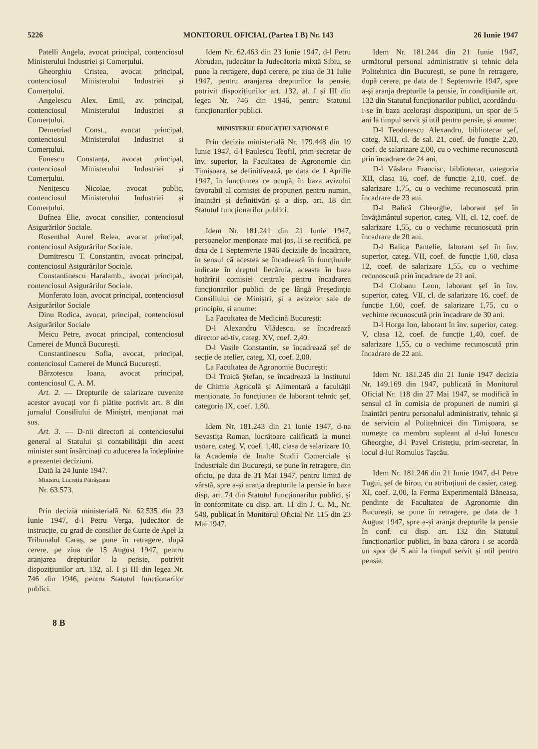5226 MONITORUL OFICIAL (Partea I B) Nr. 143 26 Iunie 1947
Patelli Angela, avocat principal, contenciosul Ministerului Industriei și Comerțului.
Gheorghiu Cristea, avocat principal, contenciosul Ministerului Industriei și Comerțului.
Angelescu Alex. Emil, av. principal, contenciosul Ministerului Industriei și Comerțului.
Demetriad Const., avocat principal, contenciosul Ministerului Industriei și Comerțului.
Fonescu Constanța, avocat principal, contenciosul Ministerului Industriei și Comerțului.
Nenițescu Nicolae, avocat public, contenciosul Ministerului Industriei și Comerțului.
Bufnea Elie, avocat consilier, contenciosul Asigurărilor Sociale.
Rosenthal Aurel Relea, avocat principal, contenciosul Asigurărilor Sociale.
Dumitrescu T. Constantin, avocat principal, contenciosul Asigurărilor Sociale.
Constantinescu Haralamb., avocat principal, contenciosul Asigurărilor Sociale.
Monferato Ioan, avocat principal, contenciosul Asigurărilor Sociale
Dinu Rodica, avocat, principal, contenciosul Asigurărilor Sociale
Meicu Petre, avocat principal, contenciosul Camerei de Muncă București.
Constantinescu Sofia, avocat, principal, contenciosul Camerei de Muncă București.
Bârzotescu Ioana, avocat principal, contenciosul C. A. M.
Art. 2. — Drepturile de salarizare cuvenite acestor avocați vor fi plătite potrivit art. 8 din jurnalul Consiliului de Miniștri, menționat mai sus.
Art. 3. — D-nii directori ai contenciosului general al Statului și contabilității din acest minister sunt însărcinați cu aducerea la îndeplinire a prezentei deciziuni.
Dată la 24 Iunie 1947.
Ministru, Lucrețiu Pătrășcanu
Nr. 63.573.
Prin decizia ministerială Nr. 62.535 din 23 Iunie 1947, d-l Petru Verga, judecător de instrucție, cu grad de consilier de Curte de Apel la Tribunalul Caraș, se pune în retragere, după cerere, pe ziua de 15 August 1947, pentru aranjarea drepturilor la pensie, potrivit dispozițiunilor art. 132, al. I și III din legea Nr. 746 din 1946, pentru Statutul funcționarilor publici.
Idem Nr. 62.463 din 23 Iunie 1947, d-l Petru Abrudan, judecător la Judecătoria mixtă Sibiu, se pune la retragere, după cerere, pe ziua de 31 Iulie 1947, pentru aranjarea drepturilor la pensie, potrivit dispozițiunilor art. 132, al. I și III din legea Nr. 746 din 1946, pentru Statutul funcționarilor publici.
MINISTERUL EDUCAȚIEI NAȚIONALE
Prin decizia ministerială Nr. 179.448 din 19 Iunie 1947, d-l Paulescu Teofil, prim-secretar de înv. superior, la Facultatea de Agronomie din Timișoara, se definitivează, pe data de 1 Aprilie 1947, în funcțiunea ce ocupă, în baza avizului favorabil al comisiei de propuneri pentru numiri, înaintări și definitivări și a disp. art. 18 din Statutul funcționarilor publici.
Idem Nr. 181.241 din 21 Iunie 1947, persoanelor menționate mai jos, li se rectifică, pe data de 1 Septemvrie 1946 deciziile de încadrare, în sensul că acestea se încadrează în funcțiunile indicate în dreptul fiecăruia, aceasta în baza hotărîrii comisiei centrale pentru încadrarea funcționarilor publici de pe lângă Președinția Consiliului de Miniștri, și a avizelor sale de principiu, și anume:
La Facultatea de Medicină București:
D-l Alexandru Vlădescu, se încadrează director ad-tiv, categ. XV, coef. 2,40.
D-l Vasile Constantin, se încadrează șef de secție de atelier, categ. XI, coef. 2,00.
La Facultatea de Agronomie București:
D-l Truică Ștefan, se încadrează la Institutul de Chimie Agricolă și Alimentară a facultății menționate, în funcțiunea de laborant tehnic șef, categoria IX, coef. 1,80.
Idem Nr. 181.243 din 21 Iunie 1947, d-na Sevastița Roman, lucrătoare calificată la munci ușoare, categ. V, coef. 1,40, clasa de salarizare 10, la Academia de Inalte Studii Comerciale și Industriale din București, se pune în retragere, din oficiu, pe data de 31 Mai 1947, pentru limită de vârstă, spre a-și aranja drepturile la pensie în baza disp. art. 74 din Statutul funcționarilor publici, și în conformitate cu disp. art. 11 din J. C. M., Nr. 548, publicat în Monitorul Oficial Nr. 115 din 23 Mai 1947.
Idem Nr. 181.244 din 21 Iunie 1947, următorul personal administrativ și tehnic dela Politehnica din București, se pune în retragere, după cerere, pe data de 1 Septemvrie 1947, spre a-și aranja drepturile la pensie, în condițiunile art. 132 din Statutul funcționarilor publici, acordându-i-se în baza acelorași dispozițiuni, un spor de 5 ani la timpul servit și util pentru pensie, și anume:
D-l Teodorescu Alexandru, bibliotecar șef, categ. XIII, cl. de sal. 21, coef. de funcție 2,20, coef. de salarizare 2,00, cu o vechime recunoscută prin încadrare de 24 ani.
D-l Vâslaru Francisc, bibliotecar, categoria XII, clasa 16, coef. de funcție 2,10, coef. de salarizare 1,75, cu o vechime recunoscută prin încadrare de 23 ani.
D-l Balică Gheorghe, laborant șef în învățământul superior, categ. VII, cl. 12, coef. de salarizare 1,55, cu o vechime recunoscută prin încadrare de 20 ani.
D-l Balica Pantelie, laborant șef în înv. superior, categ. VII, coef. de funcție 1,60, clasa 12, coef. de salarizare 1,55, cu o vechime recunoscută prin încadrare de 21 ani.
D-l Ciobanu Leon, laborant șef în înv. superior, categ. VII, cl. de salarizare 16, coef. de funcție 1,60, coef. de salarizare 1,75, cu o vechime recunoscută prin încadrare de 30 ani.
D-l Horga Ion, laborant în înv. superior, categ. V, clasa 12, coef. de funcție 1,40, coef. de salarizare 1,55, cu o vechime recunoscută prin încadrare de 22 ani.
Idem Nr. 181.245 din 21 Iunie 1947 decizia Nr. 149.169 din 1947, publicată în Monitorul Oficial Nr. 118 din 27 Mai 1947, se modifică în sensul că în comisia de propuneri de numiri și înaintări pentru personalul administrativ, tehnic și de serviciu al Politehnicei din Timișoara, se numește ca membru supleant al d-lui Ionescu Gheorghe, d-l Pavel Cristețiu, prim-secretar, în locul d-lui Romulus Tașcău.
Idem Nr. 181.246 din 21 Iunie 1947, d-l Petre Tugui, șef de birou, cu atribuțiuni de casier, categ. XI, coef. 2,00, la Ferma Experimentală Băneasa, pendinte de Facultatea de Agronomie din București, se pune în retragere, pe data de 1 August 1947, spre a-și aranja drepturile la pensie în conf. cu disp. art. 132 din Statutul funcționarilor publici, în baza cărora i se acordă un spor de 5 ani la timpul servit și util pentru pensie.
8 B